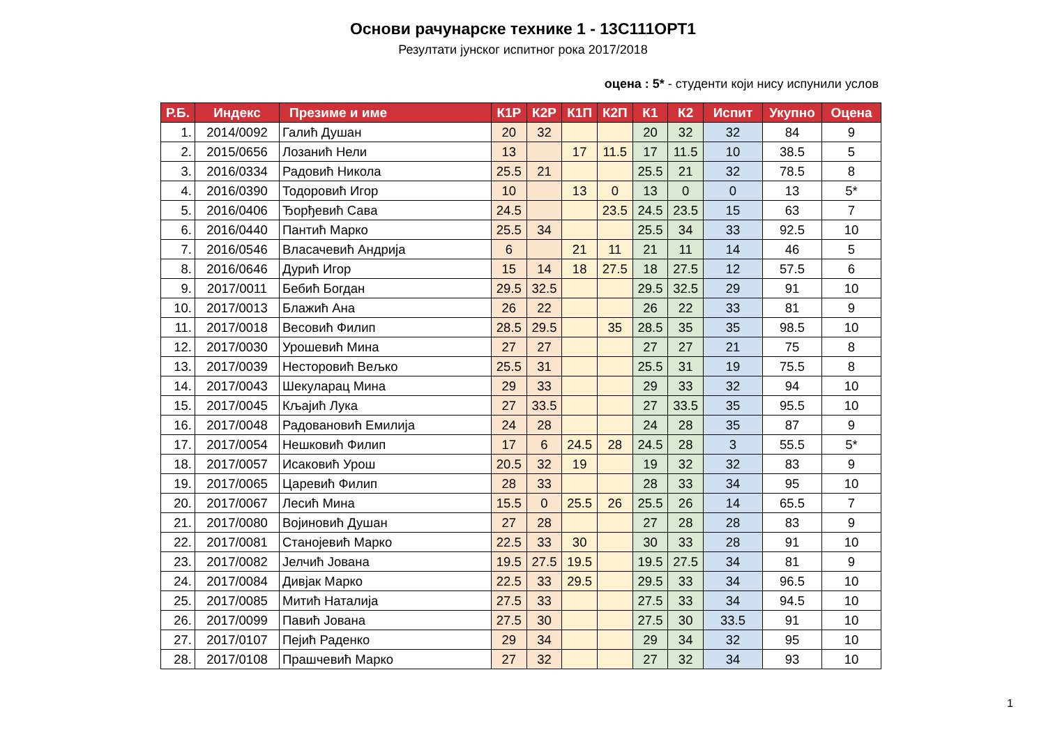Основи рачунарске технике 1 - 13С111ОРТ1
Резултати јунског испитног рока 2017/2018
оцена : 5* - студенти који нису испунили услов
| Р.Б. | Индекс | Презиме и име | К1Р | К2Р | К1П | К2П | К1 | К2 | Испит | Укупно | Оцена |
| --- | --- | --- | --- | --- | --- | --- | --- | --- | --- | --- | --- |
| 1. | 2014/0092 | Галић Душан | 20 | 32 | | | 20 | 32 | 32 | 84 | 9 |
| 2. | 2015/0656 | Лозанић Нели | 13 | | 17 | 11.5 | 17 | 11.5 | 10 | 38.5 | 5 |
| 3. | 2016/0334 | Радовић Никола | 25.5 | 21 | | | 25.5 | 21 | 32 | 78.5 | 8 |
| 4. | 2016/0390 | Тодоровић Игор | 10 | | 13 | 0 | 13 | 0 | 0 | 13 | 5* |
| 5. | 2016/0406 | Ђорђевић Сава | 24.5 | | | 23.5 | 24.5 | 23.5 | 15 | 63 | 7 |
| 6. | 2016/0440 | Пантић Марко | 25.5 | 34 | | | 25.5 | 34 | 33 | 92.5 | 10 |
| 7. | 2016/0546 | Власачевић Андрија | 6 | | 21 | 11 | 21 | 11 | 14 | 46 | 5 |
| 8. | 2016/0646 | Дурић Игор | 15 | 14 | 18 | 27.5 | 18 | 27.5 | 12 | 57.5 | 6 |
| 9. | 2017/0011 | Бебић Богдан | 29.5 | 32.5 | | | 29.5 | 32.5 | 29 | 91 | 10 |
| 10. | 2017/0013 | Блажић Ана | 26 | 22 | | | 26 | 22 | 33 | 81 | 9 |
| 11. | 2017/0018 | Весовић Филип | 28.5 | 29.5 | | 35 | 28.5 | 35 | 35 | 98.5 | 10 |
| 12. | 2017/0030 | Урошевић Мина | 27 | 27 | | | 27 | 27 | 21 | 75 | 8 |
| 13. | 2017/0039 | Несторовић Вељко | 25.5 | 31 | | | 25.5 | 31 | 19 | 75.5 | 8 |
| 14. | 2017/0043 | Шекуларац Мина | 29 | 33 | | | 29 | 33 | 32 | 94 | 10 |
| 15. | 2017/0045 | Кљајић Лука | 27 | 33.5 | | | 27 | 33.5 | 35 | 95.5 | 10 |
| 16. | 2017/0048 | Радовановић Емилија | 24 | 28 | | | 24 | 28 | 35 | 87 | 9 |
| 17. | 2017/0054 | Нешковић Филип | 17 | 6 | 24.5 | 28 | 24.5 | 28 | 3 | 55.5 | 5* |
| 18. | 2017/0057 | Исаковић Урош | 20.5 | 32 | 19 | | 19 | 32 | 32 | 83 | 9 |
| 19. | 2017/0065 | Царевић Филип | 28 | 33 | | | 28 | 33 | 34 | 95 | 10 |
| 20. | 2017/0067 | Лесић Мина | 15.5 | 0 | 25.5 | 26 | 25.5 | 26 | 14 | 65.5 | 7 |
| 21. | 2017/0080 | Војиновић Душан | 27 | 28 | | | 27 | 28 | 28 | 83 | 9 |
| 22. | 2017/0081 | Станојевић Марко | 22.5 | 33 | 30 | | 30 | 33 | 28 | 91 | 10 |
| 23. | 2017/0082 | Јелчић Јована | 19.5 | 27.5 | 19.5 | | 19.5 | 27.5 | 34 | 81 | 9 |
| 24. | 2017/0084 | Дивјак Марко | 22.5 | 33 | 29.5 | | 29.5 | 33 | 34 | 96.5 | 10 |
| 25. | 2017/0085 | Митић Наталија | 27.5 | 33 | | | 27.5 | 33 | 34 | 94.5 | 10 |
| 26. | 2017/0099 | Павић Јована | 27.5 | 30 | | | 27.5 | 30 | 33.5 | 91 | 10 |
| 27. | 2017/0107 | Пејић Раденко | 29 | 34 | | | 29 | 34 | 32 | 95 | 10 |
| 28. | 2017/0108 | Прашчевић Марко | 27 | 32 | | | 27 | 32 | 34 | 93 | 10 |
1